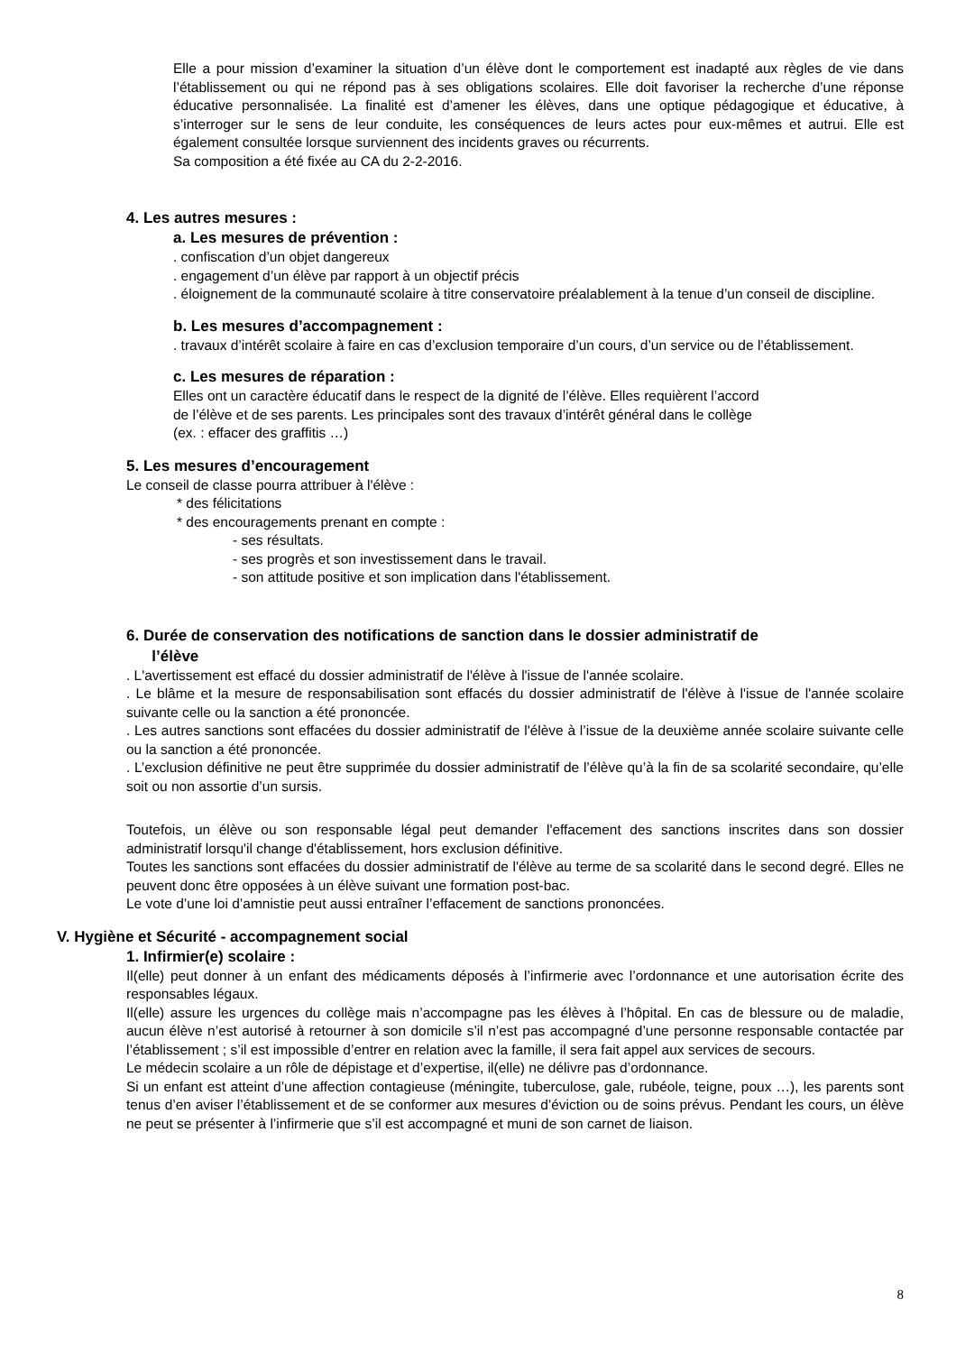Elle a pour mission d’examiner la situation d’un élève dont le comportement est inadapté aux règles de vie dans l’établissement ou qui ne répond pas à ses obligations scolaires. Elle doit favoriser la recherche d’une réponse éducative personnalisée. La finalité est d’amener les élèves, dans une optique pédagogique et éducative, à s’interroger sur le sens de leur conduite, les conséquences de leurs actes pour eux-mêmes et autrui. Elle est également consultée lorsque surviennent des incidents graves ou récurrents.
Sa composition a été fixée au CA du 2-2-2016.
4. Les autres mesures :
a. Les mesures de prévention :
. confiscation d’un objet dangereux
. engagement d’un élève par rapport à un objectif précis
. éloignement de la communauté scolaire à titre conservatoire préalablement à la tenue d’un conseil de discipline.
b. Les mesures d’accompagnement :
. travaux d’intérêt scolaire à faire en cas d’exclusion temporaire d’un cours, d’un service ou de l’établissement.
c. Les mesures de réparation :
Elles ont un caractère éducatif dans le respect de la dignité de l’élève. Elles requièrent l’accord
de l’élève et de ses parents. Les principales sont des travaux d’intérêt général dans le collège
(ex. : effacer des graffitis …)
5. Les mesures d’encouragement
Le conseil de classe pourra attribuer à l'élève :
* des félicitations
* des encouragements prenant en compte :
- ses résultats.
- ses progrès et son investissement dans le travail.
- son attitude positive et son implication dans l'établissement.
6. Durée de conservation des notifications de sanction dans le dossier administratif de
l’élève
. L'avertissement est effacé du dossier administratif de l'élève à l'issue de l'année scolaire.
. Le blâme et la mesure de responsabilisation sont effacés du dossier administratif de l'élève à l'issue de l'année scolaire suivante celle ou la sanction a été prononcée.
. Les autres sanctions sont effacées du dossier administratif de l'élève à l’issue de la deuxième année scolaire suivante celle ou la sanction a été prononcée.
. L’exclusion définitive ne peut être supprimée du dossier administratif de l’élève qu’à la fin de sa scolarité secondaire, qu’elle soit ou non assortie d’un sursis.
Toutefois, un élève ou son responsable légal peut demander l'effacement des sanctions inscrites dans son dossier administratif lorsqu'il change d'établissement, hors exclusion définitive.
Toutes les sanctions sont effacées du dossier administratif de l'élève au terme de sa scolarité dans le second degré. Elles ne peuvent donc être opposées à un élève suivant une formation post-bac.
Le vote d’une loi d’amnistie peut aussi entraîner l’effacement de sanctions prononcées.
V. Hygiène et Sécurité - accompagnement social
1. Infirmier(e) scolaire :
Il(elle) peut donner à un enfant des médicaments déposés à l’infirmerie avec l’ordonnance et une autorisation écrite des responsables légaux.
Il(elle) assure les urgences du collège mais n’accompagne pas les élèves à l’hôpital. En cas de blessure ou de maladie, aucun élève n’est autorisé à retourner à son domicile s’il n’est pas accompagné d’une personne responsable contactée par l’établissement ; s’il est impossible d’entrer en relation avec la famille, il sera fait appel aux services de secours.
Le médecin scolaire a un rôle de dépistage et d’expertise, il(elle) ne délivre pas d’ordonnance.
Si un enfant est atteint d’une affection contagieuse (méningite, tuberculose, gale, rubéole, teigne, poux …), les parents sont tenus d’en aviser l’établissement et de se conformer aux mesures d’éviction ou de soins prévus. Pendant les cours, un élève ne peut se présenter à l’infirmerie que s’il est accompagné et muni de son carnet de liaison.
8